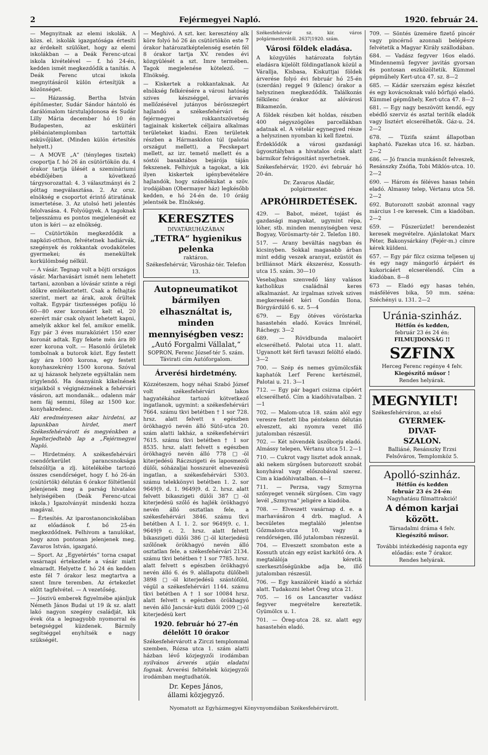2 Fejérmegyei Napló. 1920. február 24.
— Megnyitnak az elemi iskolák. A közs. el. iskolák igazgatósága értesíti az érdekelt szülőket, hogy az elemi iskolákban — a Deák Ferenc-utcai iskola kivételével — f. hó 24-én, kedden ismét megkezdődik a tanítás. A Deák Ferenc utcai iskola megnyitásáról külön értesítjük a közönséget.
— Házasság. Bertha István építőmester, Sudár Sándor hántoló és darálómalom társtulajdonosa és Sudár Lilly Mária december hó 10 én Budapesten, az esküitéri plébániatemplomban tartották esküvőjüket. (Minden külön értesítés helyett.)
— A MOVE „A“ (tényleges tisztek) csoportja f. hó 26 án csütörtökön du. 4 órakor tartja ülését a szemináriumi ebédlőjében a következő tárgysorozattal: 4. 3 választmányi és 2 póttag megválasztása. 2. Az orsz. elnökség e csoportot érintő átiratának ismertetése. 3. Az utolsó heti jelentés felolvasása. 4. Folyóügyek. A tagoknak teljesszámu es pontos megjelenését ez uton is kéri — az elnökség.
— Csütörtökön megkezdődik a napközi-otthon, felvétetnek hadiárvák, szegények és rokkantak ovodaköteles gyermekei; és menekültek korkülömbség nélkül.
— A vásár. Tegnap volt a böjti országos vásár. Marhavásárt ismét nem lehetett tartani, azonban a lóvásár szinte a régi időkre emlékeztetett. Csak a felhajtás szerint, mert az árak, azok őrültek voltak. Egypár tisztességes pofáju ló 60—80 ezer koronáért kelt el, 20 ezerért már csak olyant lehetett kapni, amelyik akkor kel fel, amikor emelik. Egy pár 3 éves muraköziért 150 ezer koronát adtak. Egy fekete mén ára 80 ezer korona volt. — Hasonló őrületek tombolnak a butorok közt. Egy festett ágy ára 1000 korona, egy festett konyhaszekrény 1500 korona. Szóval az uj házasok helyzete egyáltalán nem irigylendő. Ha ősanyáink kikelnének sirjaikból s végignéznének a fehérvári vásáron, azt mondanák... odalenn már nem fáj semmi, főleg az 1500 kor. konyhakredenc.
Aki eredményesen akar hirdetni, az lapunkban hirdet, mert Székesfehérvárott és megyénkben a legelterjedtebb lap a „Fejérmegyei Napló.
— Hirdetmény. A székesfehérvári csendőrkerület parancsnoksága felszólítja a zlj. kötelékébe tartozó összes csendőrséget, hogy f. hó 26-án (csütörtök) délután 6 órakor föltétlenül jelenjenek meg a parság hivatalos helyiségében (Deák Ferenc-utcai iskola.) Igazolványát mindenki hozza magával.
— Értesítés. Az iparostanonciskolában az előadások f. bő 25-én megkezdődnek. Felhivom a tanulókat, hogy azon pontosan jelenjenek meg. Zavaros István, igazgató.
— Sport. Az „Egyetértés“ torna csapat vasárnapi értekezlete a vásár miatt elmaradt. Helyette f. hó 24 én kedden este fél 7 órakor lesz megtartva a szent Imre teremben. Az értekezlet előtt tagfelvétel. — A vezetőség.
— Jószivü emberek figyelmébe ajánljuk Németh János Budai ut 19 ik sz. alatt lakó nagyon szegény családját, kik évek óta a legnagyobb nyomorral és betegséggel küzdenek. Bármily segítséggel enyhítsék e nagy szükségét.
— Meghivó. A szt. ker. keresztény alk köre folyó hó 26 án csütörtökön este 7 órakor határozatképtelenség esetén fél 8 órakor tartja XV. rendes évi közgyülését a szt. Imre termében. Tagok megjelenése kötelező. — Elnökség.
— Kiskertek a rokkantaknak. Az elnökség felkérésére a városi hatóság szives készséggel, árvarés mellőzésével jutányos bérösszegért hajlandó a székesfehérvári és fejérmegyei rokkantszövetség tagjainak kiskertek céljaira alkalmas területeket kiadni. Ezen területek részben a Hármaskidon túl (palotai országut mellett), a Fecskepart mellett, az izr. temető mellett és a sóstói basaktábos bejárója táján fekszenek. Felhivjuk a tagokat, a kik ilyen kiskertek igénybevételére hajlandók, hogy szándékukat a szöv. irodájában (Obermayer ház) legkésőbb kedden, e hó 24-én de. 10 óráig jelentsék be. Elnökség.
KERESZTES
DIVATÁRUHÁZÁBAN
„TETRA“ hygienikus pelenka
raktáron.
Székesfehérvár, Városház-tér. Telefon 13.
Autopneumatikot bármilyen elhasználtat is, minden mennyiségben vesz:
„Autó Forgalmi Vállalat,“
SOPRON, Ferenc József-tér 5. szám. Távirati cím Autóforgalom.
Árverési hirdetmény.
Közzéteszem, hogy néhai Szabó József volt székesfehérvári lakos hagyatékához tartozó kötvetkező ingatlanok, ugymint: a székesfehérvári 7664. számu tkvi betétben † 1 sor 728. hrsz. alatt felvett s egészben örökhagyó nevén álló Sütő-utca 20. szám alatti lakház, a székesfehérvári 7615. számu tkvi betétben † 1 sor 8535. hrsz. alatt felvett s egészben örökhagyó nevén álló 778 □-öl kiterjedésü Ráczszigeti és laposmezői dülői, sóházaljai hosszurét elnevezésü ingatlan, a székesfehérvári 5303. számu telekkönyvi betétben 1. 2. sor 9649|9. d. 1. 9649|9. d. 2. hrsz. alatt felvett bikaszigeti dülői 387 □-öl kiterjedésü szőlő és hajlék örökhagyó nevén álló osztatlan fele, a székesfehérvári 3846. számu tkvi betétben A I. 1. 2. sor 9649|9. c. 1. 9649|9 c. 2. hrsz. alatt felvett bikaszigeti dülői 386 □-öl kiterjedésü szőlőnek örökhagyó nevén álló osztatlan fele, a székesfehérvári 2134. számu tkvi betétben † 1 sor 7785. hrsz. alatt felvett s egészben örökhagyó nevén álló 6. és 9. alállapotu dülőbeli 3898 □-öl kiterjedésü szántóföld, végül a székesfehérvári 1144. számu tkvi betétben A † 1 sor 10084 hrsz. alatt felvett s egészben örökhagyó nevén álló Jancsár-kuti dülői 2009 □-öl kiterjedésü kert
1920. február hó 27-én délelőtt 10 órakor
Székesfehérvárott a Zirczi templommal szemben, Rózsa utca 1. szám alatti házban lévő közjegyzői irodámban nyilvános árverés utján eladatni fognak. Árverési feltételek közjegyzői irodámban megtudhatók.
Dr. Kepes János,
állami közjegyző.
Székesfehérvár sz. kir. város polgármesterétől. 2637|1920. szám.
Városi földek eladása.
A közgyülés határozata folytán eladásra kijelölt földingatlanok közül a Várallja, Kisbasa, Kiskuttjai földek árverése folyó évi február hó 25-én (szerdán) reggel 9 (kilenc) órakor a helyszinen megkezdődik. Találkozás félkilenc órakor az alóvárosi Bikamezőn.
A földek részben két holdas, részben 400 négyszögöles parcellákban adatnak el. A vételár egynegyed része a helyszinen nyomban ki kell fizetni.
Érdeklődők a városi gazdasági ügyosztályban a hivatalos órák alatt bármikor felvágositást nyerhetnek.
Székesfehérvár, 1920. évi február hó 20-án.
Dr. Zavaros Aladár,
polgármester.
APRÓHIRDETÉSEK.
429. — Babot, mézet, tojást és gazdasági magvakat, ugymint répa, lóher, stb. minden mennyiségben vesz Bogyay, Vörösmarty-tér 2. Telefon 180.
517. — Arany bevältás nagyban és kicsinyben. Sokkal magasabb árban mint eddig veszek aranyat, ezüstöt és brilliánsot Márk ékszerész, Kossuth-utca 15. szám. 30—10
Vesebajban szenvedő lány valásos katholikus családnál keres alkalmazást. Az irgalmas szivek szives megkeresését kéri Gondán Ilona, Börgyárdülő 6. sz. 5—4
679. — Egy ötéves vöröstarka hasastehén eladó. Kovács Imrénél, Ráchegy. 3—2
689. — Rövidbunda malacért elcserélhető. Palotai utca 11. alatt. Ugyanott két férfi tavaszi felöltő eladó. 3—2
700. — Szép és nemes gyümölcsfák kaphatók Lerf Ferenc kertésznél, Palotai u. 21. 3—1
712. — Egy pár bagari csizma cipőért elcserélhető. Cím a kiadóhivatalban. 2—1
702. — Malom-utca 18. szám alól egy veresre festett liba péntekenn délután elveszett, aki nyomra vezet illő jutalomban részesül.
702. — Két növendék üszőborju eladó. Almássy telepen, Vértanu utca 51. 2—1
710. — Cukrot vagy lisztet adok annak, aki nekem sürgősen butorozott szobát konyhával vagy előszobával szerez. Cim a kiadóhivatalban. 4—1
711. — Perzsa, vagy Szmyrna szőnyeget vennék sürgősen. Cim vagy levél „Szmyrna“ jeligére a kiadóba.
708. — Elveszett vasárnap d. e. a marhavásáron 4 drb. maglud. A becsületes megtaláló jelentse Gőzmalom-utca 10. vagy a rendőrségen, illő jutalomban részesül.
704. — Elveszett szombaton este a Kossuth utcán egy ezüst karkötő óra. A megtalálója kéretik szerkesztőségünkbe adja be, illő jutalomban részesül.
706. — Egy kaszálórét kiadó a sörház alatt. Tudakozni lehet Öreg utca 21.
705. — 16 os Lancaszter vadász fegyver megvételre kereztetik. Gyümölcs u. 1.
701. — Öreg-utca 28. sz. alatt egy hasastehén eladó.
709. — Söntés üzemére fizető pincér vagy pincérnő azonnali belépésre felvétetik a Magyar Király szállodában.
684. — Vadász fegyver 16os eladó. Mindennemü fegyver javitás gyorsan és pontosan eszközöltetik. Kümmel gépműhely Kert-utca 47. sz. 8—2
685. — Kádár szerszám egész készlet és egy kovácsoknak való bőrfujó eladó. Kümmel gépműhely, Kert-utca 47. 8—2
681. — Egy nagy beszövött kendő, egy ebédlő szerviz és asztal teritők eladók vagy lisztért elcserélhetők. Gáz-u. 24. 2—2
678. — Tüzifa számt állapotban kapható. Fazekas utca 16. sz. házban. 2—2
686. — Jó francia munkásnőt felveszek, Resánszky Zsófia, Tobi Miklós-utca. 10. 2—2
690. — Három és féléves hasas tehén eladó. Almassy telep, Vértanu utca 58. 2—2
692. Butorozott szobát azonnal vagy március 1-re keresek. Cim a kiadóban. 2—2
659. — Fűszerüzlet! berendezést keresek megvételre. Ajánlatokat Marx Péter, Bakonysárkány (Fejér-m.) címre kérek küldeni.
657. — Egy pár filcz csizma teljesen uj és egy nagy mángorló árpáért és kukoricáért elcserélendő. Cím a kiadóban. 8—8
673 — Eladó egy hasas tehén, másféléves bika, 50 mm. széna: Széchényi u. 131. 2—2
Uránia-szinház.
Hétfőn és kedden,
február 23 és 24 én:
FILMUJDONSÁG !!
SZFINX
Herceg Ferenc regénye 4 felv.
Kiegészítő műsor !
Rendes helyárak.
MEGNYILT!
Székesfehérváron, az első
GYERMEK-
DIVAT-
SZALON.
Balliáné, Resánszky Erzsi
Felsőváros, Templomköz 5.
Apolló-szinház.
Hétfőn és kedden
február 23 és 24-én:
Nagyhatásu filmattrakció!
A démon karjai között.
Társadalmi dráma 4 felv.
Kiegészítő műsor.
További intézkedésig naponta egy előadás: este 7 órakor.
Rendes helyárak.
Nyomatott az Egyházmegyei Könyvnyomdában Székesfehérvárott.